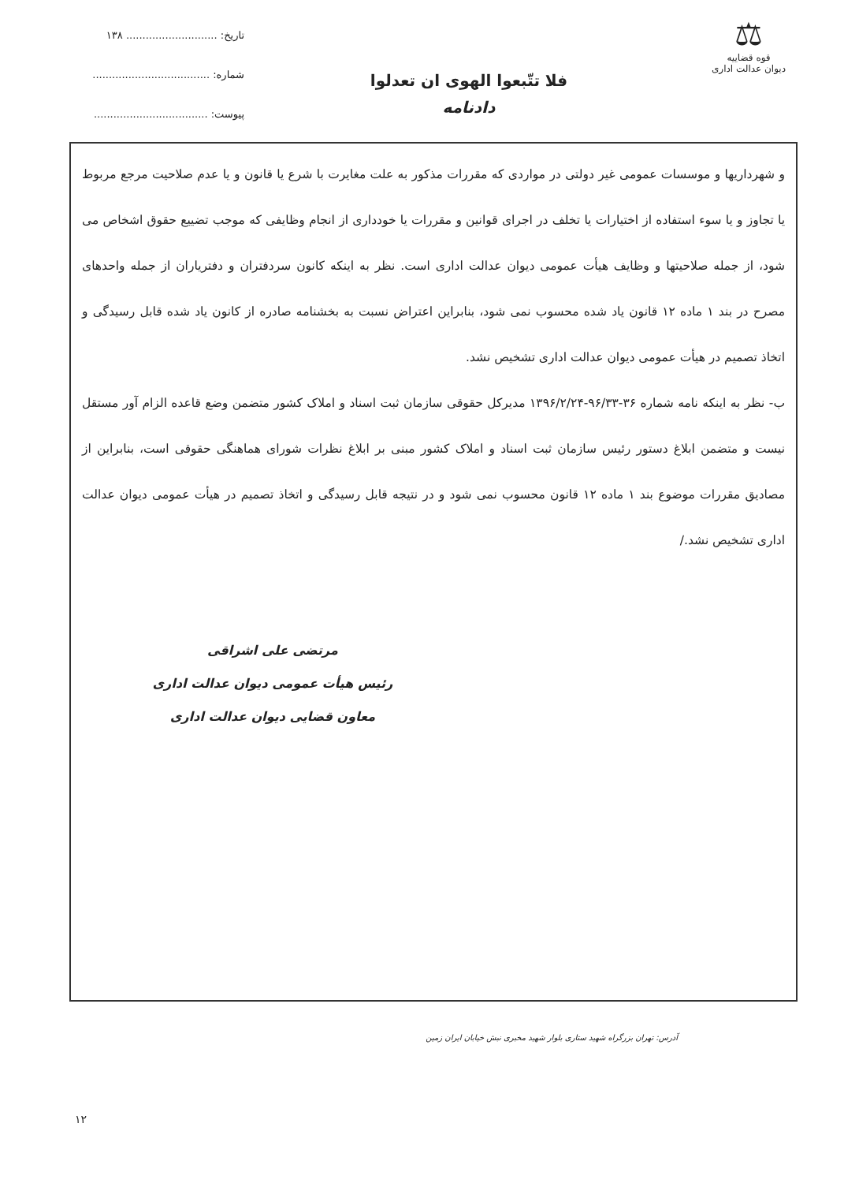⚖
قوه قضاییه
دیوان عدالت اداری
فلا تتّبعوا الهوی ان تعدلوا
دادنامه
تاریخ: ............................ ۱۳۸
شماره: ....................................
پیوست: ...................................
و شهرداریها و موسسات عمومی غیر دولتی در مواردی که مقررات مذکور به علت مغایرت با شرع یا قانون و یا عدم صلاحیت مرجع مربوط یا تجاوز و یا سوء استفاده از اختیارات یا تخلف در اجرای قوانین و مقررات یا خودداری از انجام وظایفی که موجب تضییع حقوق اشخاص می شود، از جمله صلاحیتها و وظایف هیأت عمومی دیوان عدالت اداری است. نظر به اینکه کانون سردفتران و دفتریاران از جمله واحدهای مصرح در بند ۱ ماده ۱۲ قانون یاد شده محسوب نمی شود، بنابراین اعتراض نسبت به بخشنامه صادره از کانون یاد شده قابل رسیدگی و اتخاذ تصمیم در هیأت عمومی دیوان عدالت اداری تشخیص نشد.
ب- نظر به اینکه نامه شماره ۳۶-۹۶/۳۳-۱۳۹۶/۲/۲۴ مدیرکل حقوقی سازمان ثبت اسناد و املاک کشور متضمن وضع قاعده الزام آور مستقل نیست و متضمن ابلاغ دستور رئیس سازمان ثبت اسناد و املاک کشور مبنی بر ابلاغ نظرات شورای هماهنگی حقوقی است، بنابراین از مصادیق مقررات موضوع بند ۱ ماده ۱۲ قانون محسوب نمی شود و در نتیجه قابل رسیدگی و اتخاذ تصمیم در هیأت عمومی دیوان عدالت اداری تشخیص نشد./
مرتضی علی اشراقی
رئیس هیأت عمومی دیوان عدالت اداری
معاون قضایی دیوان عدالت اداری
آدرس: تهران بزرگراه شهید ستاری بلوار شهید مخبری نبش خیابان ایران زمین
۱۲